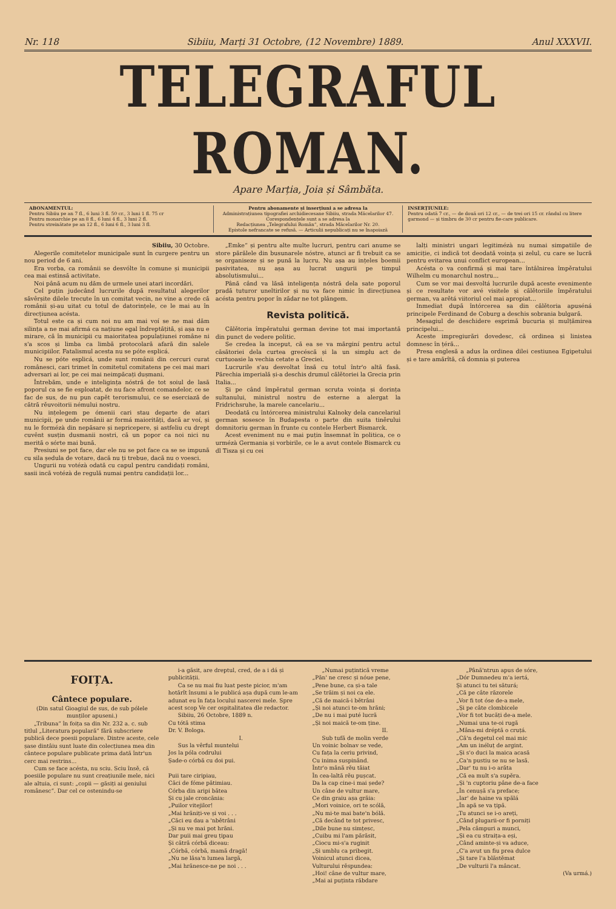Nr. 118 Sibiiu, Marți 31 Octobre, (12 Novembre) 1889. Anul XXXVII.
TELEGRAFUL ROMAN.
Apare Marția, Joia și Sâmbăta.
ABONAMENTUL:
Pentru Sibiiu pe an 7 fl., 6 luni 3 fl. 50 cr., 3 luni 1 fl. 75 cr
Pentru monarchie pe an 8 fl., 6 luni 4 fl., 3 luni 2 fl.
Pentru streinătate pe an 12 fl., 6 luni 6 fl., 3 luni 3 fl.
Pentru abonamente și inserțiuni a se adresa la
Administrațiunea tipografiei archidiecesane Sibiiu, strada Măcelarilor 47.
Corespondențele sunt a se adresa la
Redacțiunea „Telegrafului Român“, strada Măcelarilor Nr. 20.
Epistole nefrancate se refusă. — Articulii nepublicați nu se înapoiază
INSERȚIUNILE:
Pentru odată 7 cr., — de două ori 12 cr., — de trei ori 15 cr. rândul cu litere garmond — și timbru de 30 cr pentru fie-care publicare.
Sibiiu, 30 Octobre.
Alegerile comitetelor municipale sunt în curgere pentru un nou period de 6 ani.
Era vorba, ca românii se desvólte în comune și municipii cea mai estinsă activitate.
Noi până acum nu dăm de urmele unei atari incordări.
Cel puțin judecând lucrurile după resultatul alegerilor săvêrșite dilele trecute în un comitat vecin, ne vine a crede că românii și-au uitat cu totul de datorințele, ce le mai au în direcțiunea acésta.
Totul este ca și cum noi nu am mai voí se ne mai dăm silința a ne mai afirmá ca națiune egal îndreptățită, și așa nu e mirare, că în municipii cu maioritatea populațiunei române ni s'a scos și limba ca limbă protocolară afară din salele municipiilor. Fatalismul acesta nu se póte esplicá.
Nu se póte esplicá, unde sunt românii din cercuri curat românesci, cari trimet în comitetul comitatens pe cei mai mari adversari ai lor, pe cei mai neimpăcați dușmani.
Întrebăm, unde e inteligința nóstră de tot soiul de lasă poporul ca se fie esploatat, de nu face afront comandelor, ce se fac de sus, de nu pun capět terorismului, ce se eserciază de cătră rěuvoitorii némului nostru.
Nu ințelegem pe ómenii cari stau departe de atari municipii, pe unde românii ar formá maiorități, dacă ar voí, și nu le formézà din nepăsare și nepricepere, și astfeliu cu drept cuvênt susțin dusmanii nostri, că un popor ca noi nici nu merită o sórte mai bună.
Presiuni se pot face, dar ele nu se pot face ca se se impună cu sila ședula de votare, dacă nu ți trebue, dacă nu o voesci.
Ungurii nu votézà odată cu capul pentru candidați români, sasii incă votézà de regulă numai pentru candidații lor...
„Emke“ și pentru alte multe lucruri, pentru cari anume se store părălele din busunarele nóstre, atunci ar fi trebuit ca se se organiseze și se pună la lucru. Nu așa au ințeles boemii pasivitatea, nu așa au lucrat ungurii pe timpul absolutismului...
Până când va lăsă inteligența nóstră dela sate poporul pradă tuturor uneltirilor și nu va face nimic în direcțiunea acésta pentru popor în zădar ne tot plângem.
Revista politică.
Călětoria împěratului german devine tot mai importantă din punct de vedere politic.
Se credea la inceput, că ea se va mărginí pentru actul căsătoriei dela curtea grecéscă și la un simplu act de curtuoasie la vechia cetate a Greciei.
Lucrurile s'au desvoltat însă cu totul într'o altă fasă. Părechia imperială și-a deschis drumul călětoriei la Grecia prin Italia...
Și pe când împěratul german scruta voința și dorința sultanului, ministrul nostru de esterne a alergat la Fridrichsruhe, la marele cancelariu...
Deodată cu întórcerea ministrului Kalnoky dela cancelariul german sosesce în Budapesta o parte din suita tiněrului domnitoriu german în frunte cu contele Herbert Bismarck.
Acest eveniment nu e mai puțin însemnat în politica, ce o urmézà Germania și vorbirile, ce le a avut contele Bismarck cu dl Tisza și cu cei
lalți ministri ungari legitimézà nu numai simpatiile de amiciție, ci indică tot deodată voința și zelul, cu care se lucră pentru evitarea unui conflict european...
Acésta o va confirmá și mai tare întâlnirea împěratului Wilhelm cu monarchul nostru...
Cum se vor mai desvoltá lucrurile după aceste evenimente și ce resultate vor avé visitele și călětoriile împěratului german, va arětá viitoriul cel mai apropiat...
Inmediat după întórcerea sa din călětoria apuséná principele Ferdinand de Coburg a deschis sobrania bulgară.
Mesagiul de deschidere esprimă bucuria și mulțămirea principelui...
Aceste impregiurări dovedesc, că ordinea și linistea domnesc în țéră...
Presa englesă a adus la ordinea dilei cestiunea Egipetului și e tare amărîtă, că domnia și puterea
FOIȚA.
Cântece populare.
(Din satul Gioagiul de sus, de sub pólele munților apuseni.)
„Tribuna“ în foița sa din Nr. 232 a. c. sub titlul „Literatura populară“ fără subscriere publică dece poesii populare. Dintre aceste, cele șase dintâiu sunt luate din colecțiunea mea din cântece populare publicate prima dată într'un cerc mai restrins...
Cum se face acésta, nu sciu. Sciu însě, că poesiile populare nu sunt creațiunile mele, nici ale altuia, ci sunt: „copii — găsiți ai geniului românesc“. Dar cel ce ostenindu-se
i-a găsit, are dreptul, cred, de a i dá și publicității.
Ca se nu mai fiu luat peste picior, m'am hotărît însumi a le publicá așa după cum le-am adunat eu în fața locului nascerei mele. Spre acest scop Ve cer ospitalitatea dle redactor.
Sibiiu, 26 Octobre, 1889 n.
Cu tótă stima
Dr. V. Bologa.
I.
Sus la vêrful muntelui
Jos la póla codrului
Șade-o córbă cu doi pui.
Puii tare ciripiau,
Căci de fóme pătimiau.
Córba din aripi bătea
Și cu jale croncănia:
„Puilor vitejilor!
„Mai hrăniți-ve și voi . . .
„Căci eu dau a 'nbětrâni
„Și nu ve mai pot hrăni.
Dar puii mai greu țipau
Și cătră córbă diceau:
„Córbă, córbă, mamă dragă!
„Nu ne lăsa'n lumea largă,
„Mai hrănesce-ne pe noi . . .
„Numai puțintică vreme
„Păn' ne cresc și nóue pene,
„Pene bune, ca și-a tale
„Se trăim și noi ca ele.
„Că de maică-i bětrâni
„Și noi atunci te-om hrăni;
„De nu i mai puté lucră
„Și noi maică te-om ține.
II.
Sub tufă de molin verde
Un voinic bolnav se vede,
Cu fața la ceriu privind,
Cu inima suspinând.
Într'o mână rěu tăiat
În cea-laltă rěu pușcat.
Da la cap cine-i mai șede?
Un câne de vultur mare,
Ce din graiu așa grăia:
„Mori voinice, ori te scólă,
„Nu mi-te mai bate'n bólă.
„Că decând te tot privesc,
„Dile bune nu simțesc,
„Cuibu mi l'am părăsit,
„Ciocu mi-s'a ruginit
„Și umblu ca pribegit.
Voinicul atunci dicea,
Vulturului rěspundea:
„Hoi! câne de vultur mare,
„Mai ai puținta răbdare
„Până'ntrun apus de sóre,
„Dór Dumnedeu m'a iertá,
Și atunci tu tei săturá;
„Că pe câte răzorele
„Vor fi tot óse de-a mele,
„Și pe câte clombicele
„Vor fi tot bucăți de-a mele.
„Numai una te-oi rugă
„Mâna-mi dréptă o cruțá.
„Că'n degetul cel mai mic
„Am un inéluț de argint.
„Și s'o duci la maica acasă
„Ca'n pustiu se nu se lasă.
„Dar' tu nu i-o arăta
„Că ea mult s'a supěra.
„Și 'n cuptoriu pâne de-a face
„În cenușă s'a preface;
„Iar' de haine va spălá
„În apă se va țipă.
„Tu atunci se i-o areți,
„Când plugarii-or fi porniți
„Pela câmpuri a munci,
„Și ea cu straița-a eși,
„Când aminte-și va aduce,
„C'a avut un fiu prea dulce
„Și tare l'a blăstěmat
„De vulturii l'a mâncat.
(Va urmá.)